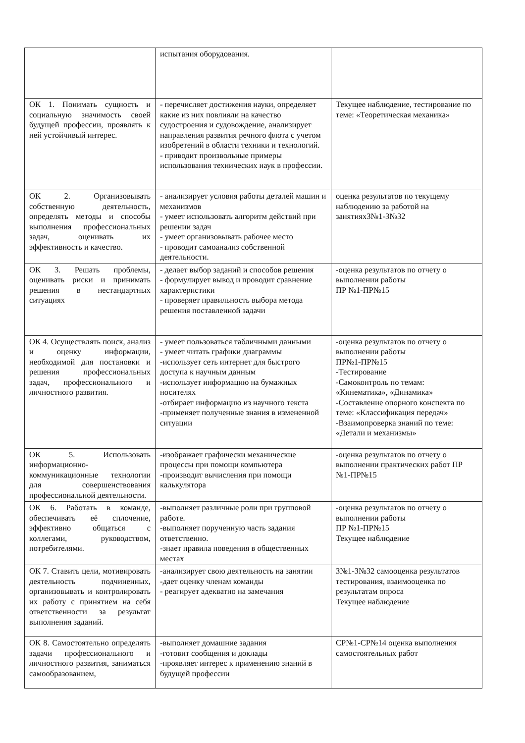| | испытания оборудования. | |
| ОК 1. Понимать сущность и социальную значимость своей будущей профессии, проявлять к ней устойчивый интерес. | - перечисляет достижения науки, определяет какие из них повлияли на качество судостроения и судовождение, анализирует направления развития речного флота с учетом изобретений в области техники и технологий. - приводит произвольные примеры использования технических наук в профессии. | Текущее наблюдение, тестирование по теме: «Теоретическая механика» |
| ОК 2. Организовывать собственную деятельность, определять методы и способы выполнения профессиональных задач, оценивать их эффективность и качество. | - анализирует условия работы деталей машин и механизмов - умеет использовать алгоритм действий при решении задач - умеет организовывать рабочее место - проводит самоанализ собственной деятельности. | оценка результатов по текущему наблюдению за работой на занятияхЗ№1-З№32 |
| ОК 3. Решать проблемы, оценивать риски и принимать решения в нестандартных ситуациях | - делает выбор заданий и способов решения - формулирует вывод и проводит сравнение характеристики - проверяет правильность выбора метода решения поставленной задачи | -оценка результатов по отчету о выполнении работы ПР №1-ПР№15 |
| ОК 4. Осуществлять поиск, анализ и оценку информации, необходимой для постановки и решения профессиональных задач, профессионального и личностного развития. | - умеет пользоваться табличными данными - умеет читать графики диаграммы -использует сеть интернет для быстрого доступа к научным данным -использует информацию на бумажных носителях -отбирает информацию из научного текста -применяет полученные знания в измененной ситуации | -оценка результатов по отчету о выполнении работы ПР№1-ПР№15 -Тестирование -Самоконтроль по темам: «Кинематика», «Динамика» -Составление опорного конспекта по теме: «Классификация передач» -Взаимопроверка знаний по теме: «Детали и механизмы» |
| ОК 5. Использовать информационно-коммуникационные технологии для совершенствования профессиональной деятельности. | -изображает графически механические процессы при помощи компьютера -производит вычисления при помощи калькулятора | -оценка результатов по отчету о выполнении практических работ ПР №1-ПР№15 |
| ОК 6. Работать в команде, обеспечивать её сплочение, эффективно общаться с коллегами, руководством, потребителями. | -выполняет различные роли при групповой работе. -выполняет порученную часть задания ответственно. -знает правила поведения в общественных местах | -оценка результатов по отчету о выполнении работы ПР №1-ПР№15 Текущее наблюдение |
| ОК 7. Ставить цели, мотивировать деятельность подчиненных, организовывать и контролировать их работу с принятием на себя ответственности за результат выполнения заданий. | -анализирует свою деятельность на занятии -дает оценку членам команды - реагирует адекватно на замечания | З№1-З№32 самооценка результатов тестирования, взаимооценка по результатам опроса Текущее наблюдение |
| ОК 8. Самостоятельно определять задачи профессионального и личностного развития, заниматься самообразованием, | -выполняет домашние задания -готовит сообщения и доклады -проявляет интерес к применению знаний в будущей профессии | СР№1-СР№14 оценка выполнения самостоятельных работ |